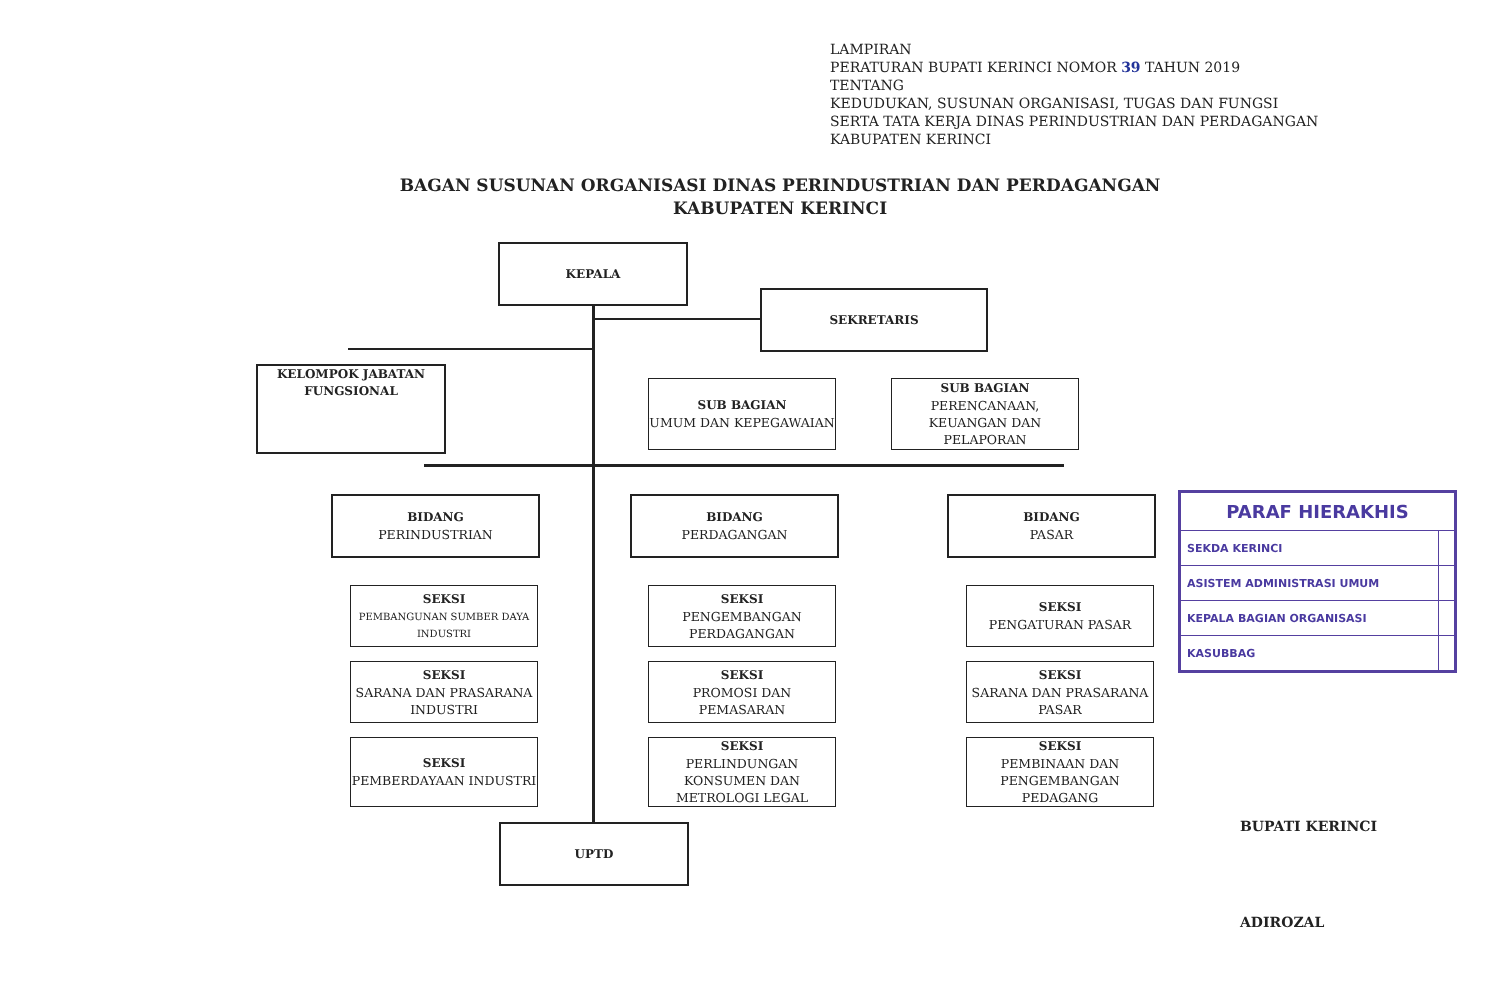LAMPIRAN
PERATURAN BUPATI KERINCI NOMOR 39 TAHUN 2019
TENTANG
KEDUDUKAN, SUSUNAN ORGANISASI, TUGAS DAN FUNGSI
SERTA TATA KERJA DINAS PERINDUSTRIAN DAN PERDAGANGAN
KABUPATEN KERINCI
BAGAN SUSUNAN ORGANISASI DINAS PERINDUSTRIAN DAN PERDAGANGAN
KABUPATEN KERINCI
KEPALA
SEKRETARIS
KELOMPOK JABATAN FUNGSIONAL
SUB BAGIAN
UMUM DAN KEPEGAWAIAN
SUB BAGIAN
PERENCANAAN, KEUANGAN DAN PELAPORAN
BIDANG
PERINDUSTRIAN
BIDANG
PERDAGANGAN
BIDANG
PASAR
SEKSI
PEMBANGUNAN SUMBER DAYA INDUSTRI
SEKSI
SARANA DAN PRASARANA INDUSTRI
SEKSI
PEMBERDAYAAN INDUSTRI
SEKSI
PENGEMBANGAN PERDAGANGAN
SEKSI
PROMOSI DAN PEMASARAN
SEKSI
PERLINDUNGAN KONSUMEN DAN METROLOGI LEGAL
SEKSI
PENGATURAN PASAR
SEKSI
SARANA DAN PRASARANA PASAR
SEKSI
PEMBINAAN DAN PENGEMBANGAN PEDAGANG
UPTD
| PARAF HIERAKHIS | |
| --- | --- |
| SEKDA KERINCI | |
| ASISTEM ADMINISTRASI UMUM | |
| KEPALA BAGIAN ORGANISASI | |
| KASUBBAG | |
BUPATI KERINCI
ADIROZAL